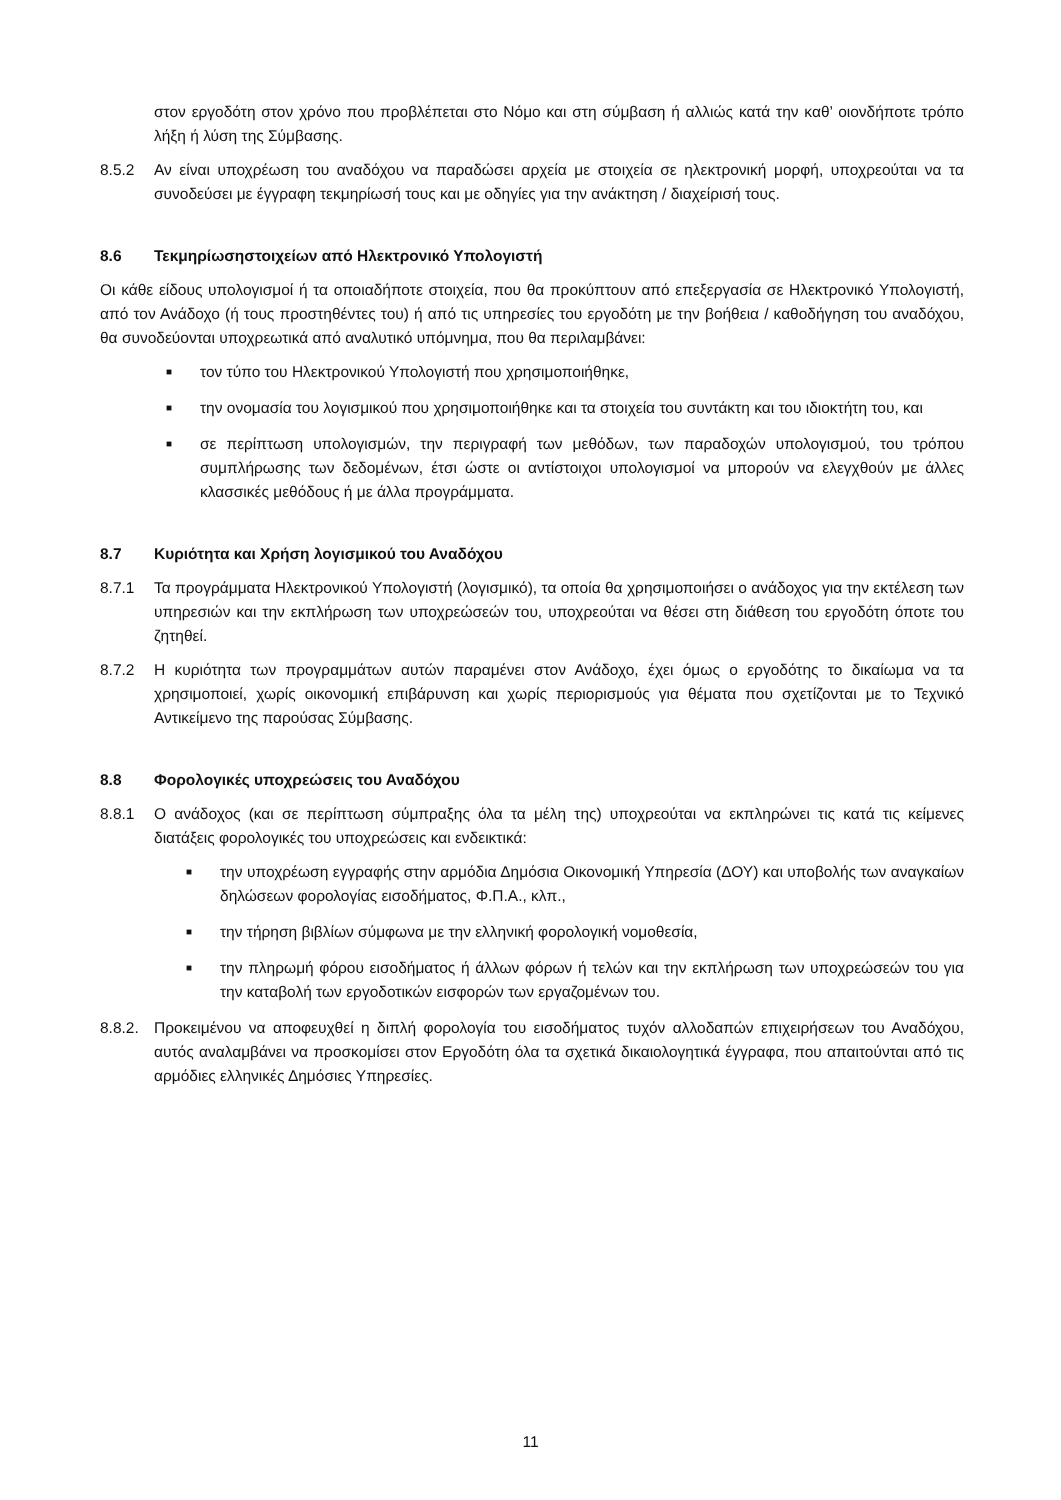στον εργοδότη στον χρόνο που προβλέπεται στο Νόμο και στη σύμβαση ή αλλιώς κατά την καθ’ οιονδήποτε τρόπο λήξη ή λύση της Σύμβασης.
8.5.2 Αν είναι υποχρέωση του αναδόχου να παραδώσει αρχεία με στοιχεία σε ηλεκτρονική μορφή, υποχρεούται να τα συνοδεύσει με έγγραφη τεκμηρίωσή τους και με οδηγίες για την ανάκτηση / διαχείρισή τους.
8.6 Τεκμηρίωσηστοιχείων από Ηλεκτρονικό Υπολογιστή
Οι κάθε είδους υπολογισμοί ή τα οποιαδήποτε στοιχεία, που θα προκύπτουν από επεξεργασία σε Ηλεκτρονικό Υπολογιστή, από τον Ανάδοχο (ή τους προστηθέντες του) ή από τις υπηρεσίες του εργοδότη με την βοήθεια / καθοδήγηση του αναδόχου, θα συνοδεύονται υποχρεωτικά από αναλυτικό υπόμνημα, που θα περιλαμβάνει:
■ τον τύπο του Ηλεκτρονικού Υπολογιστή που χρησιμοποιήθηκε,
■ την ονομασία του λογισμικού που χρησιμοποιήθηκε και τα στοιχεία του συντάκτη και του ιδιοκτήτη του, και
■ σε περίπτωση υπολογισμών, την περιγραφή των μεθόδων, των παραδοχών υπολογισμού, του τρόπου συμπλήρωσης των δεδομένων, έτσι ώστε οι αντίστοιχοι υπολογισμοί να μπορούν να ελεγχθούν με άλλες κλασσικές μεθόδους ή με άλλα προγράμματα.
8.7 Κυριότητα και Χρήση λογισμικού του Αναδόχου
8.7.1 Τα προγράμματα Ηλεκτρονικού Υπολογιστή (λογισμικό), τα οποία θα χρησιμοποιήσει ο ανάδοχος για την εκτέλεση των υπηρεσιών και την εκπλήρωση των υποχρεώσεών του, υποχρεούται να θέσει στη διάθεση του εργοδότη όποτε του ζητηθεί.
8.7.2 Η κυριότητα των προγραμμάτων αυτών παραμένει στον Ανάδοχο, έχει όμως ο εργοδότης το δικαίωμα να τα χρησιμοποιεί, χωρίς οικονομική επιβάρυνση και χωρίς περιορισμούς για θέματα που σχετίζονται με το Τεχνικό Αντικείμενο της παρούσας Σύμβασης.
8.8 Φορολογικές υποχρεώσεις του Αναδόχου
8.8.1 Ο ανάδοχος (και σε περίπτωση σύμπραξης όλα τα μέλη της) υποχρεούται να εκπληρώνει τις κατά τις κείμενες διατάξεις φορολογικές του υποχρεώσεις και ενδεικτικά:
■ την υποχρέωση εγγραφής στην αρμόδια Δημόσια Οικονομική Υπηρεσία (ΔΟΥ) και υποβολής των αναγκαίων δηλώσεων φορολογίας εισοδήματος, Φ.Π.Α., κλπ.,
■ την τήρηση βιβλίων σύμφωνα με την ελληνική φορολογική νομοθεσία,
■ την πληρωμή φόρου εισοδήματος ή άλλων φόρων ή τελών και την εκπλήρωση των υποχρεώσεών του για την καταβολή των εργοδοτικών εισφορών των εργαζομένων του.
8.8.2.
Προκειμένου να αποφευχθεί η διπλή φορολογία του εισοδήματος τυχόν αλλοδαπών επιχειρήσεων του Αναδόχου, αυτός αναλαμβάνει να προσκομίσει στον Εργοδότη όλα τα σχετικά δικαιολογητικά έγγραφα, που απαιτούνται από τις αρμόδιες ελληνικές Δημόσιες Υπηρεσίες.
11